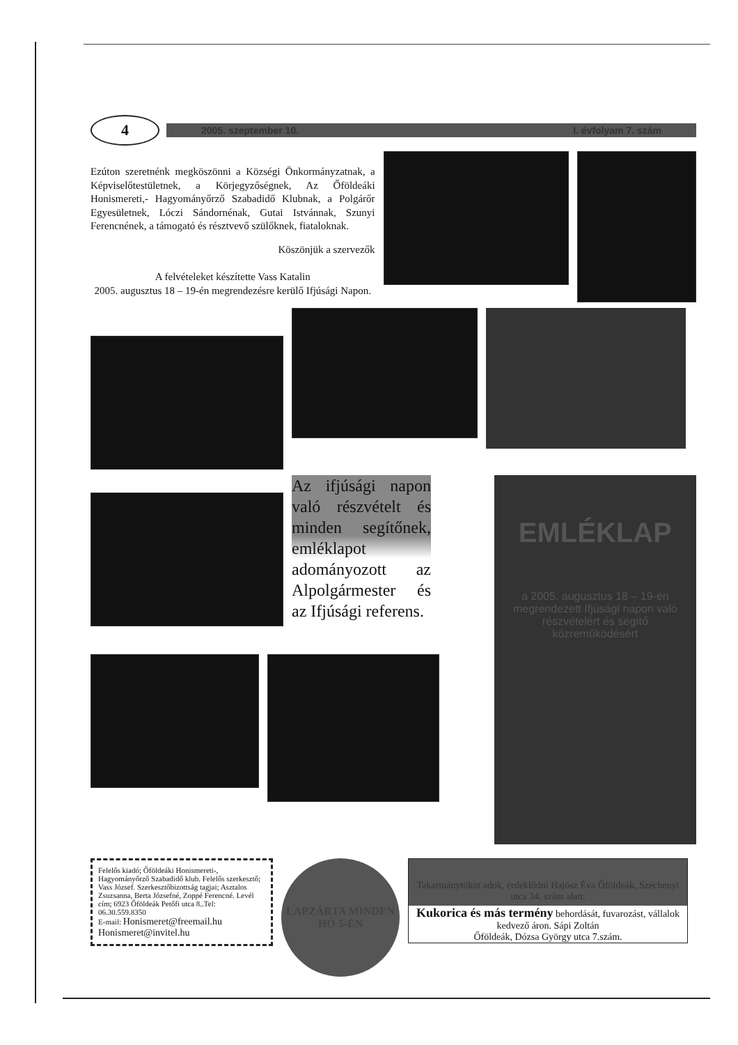4
2005. szeptember 10. I. évfolyam 7. szám
Ezúton szeretnénk megköszönni a Községi Önkormányzatnak, a Képviselőtestületnek, a Körjegyzőségnek, Az Őföldeáki Honismereti,- Hagyományőrző Szabadidő Klubnak, a Polgárőr Egyesületnek, Lóczi Sándornénak, Gutai Istvánnak, Szunyi Ferencnének, a támogató és résztvevő szülőknek, fiataloknak.
Köszönjük a szervezők
A felvételeket készítette Vass Katalin
2005. augusztus 18 – 19-én megrendezésre kerülő Ifjúsági Napon.
Az ifjúsági napon való részvételt és minden segítőnek, emléklapot adományozott az Alpolgármester és az Ifjúsági referens.
EMLÉKLAP
a 2005. augusztus 18 – 19-én megrendezett Ifjúsági napon való részvételért és segítő közreműködésért
Felelős kiadó; Őföldeáki Honismereti-, Hagyományőrző Szabadidő klub. Felelős szerkesztő; Vass József. Szerkesztőbizottság tagjai; Asztalos Zsuzsanna, Berta Józsefné, Zoppé Ferencné. Levél cím; 6923 Őföldeák Petőfi utca 8..Tel: 06.30.559.8350
E-mail: Honismeret@freemail.hu
Honismeret@invitel.hu
LAPZÁRTA MINDEN HÓ 5-ÉN
Takarmánytököt adok, érdeklődni Hajósz Éva Őföldeák, Széchenyi utca 34. szám alatt.
Kukorica és más termény behordását, fuvarozást, vállalok kedvező áron. Sápi Zoltán
Őföldeák, Dózsa György utca 7.szám.